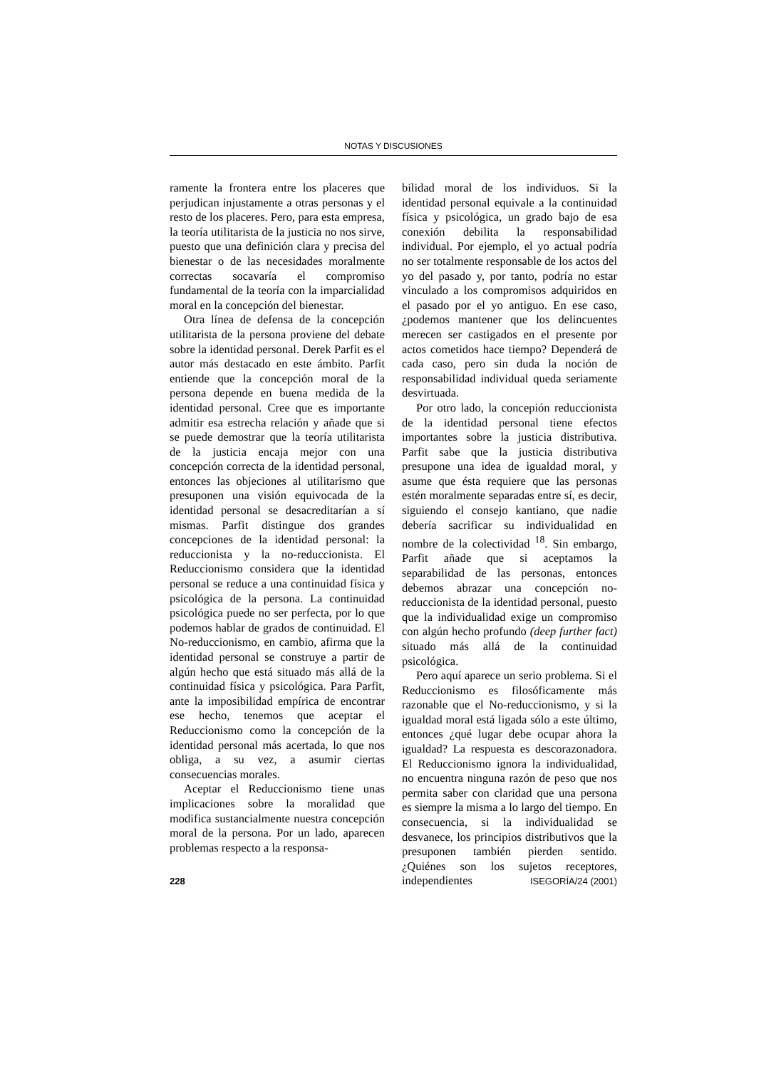NOTAS Y DISCUSIONES
ramente la frontera entre los placeres que perjudican injustamente a otras personas y el resto de los placeres. Pero, para esta empresa, la teoría utilitarista de la justicia no nos sirve, puesto que una definición clara y precisa del bienestar o de las necesidades moralmente correctas socavaría el compromiso fundamental de la teoría con la imparcialidad moral en la concepción del bienestar.
Otra línea de defensa de la concepción utilitarista de la persona proviene del debate sobre la identidad personal. Derek Parfit es el autor más destacado en este ámbito. Parfit entiende que la concepción moral de la persona depende en buena medida de la identidad personal. Cree que es importante admitir esa estrecha relación y añade que si se puede demostrar que la teoría utilitarista de la justicia encaja mejor con una concepción correcta de la identidad personal, entonces las objeciones al utilitarismo que presuponen una visión equivocada de la identidad personal se desacreditarían a sí mismas. Parfit distingue dos grandes concepciones de la identidad personal: la reduccionista y la no-reduccionista. El Reduccionismo considera que la identidad personal se reduce a una continuidad física y psicológica de la persona. La continuidad psicológica puede no ser perfecta, por lo que podemos hablar de grados de continuidad. El No-reduccionismo, en cambio, afirma que la identidad personal se construye a partir de algún hecho que está situado más allá de la continuidad física y psicológica. Para Parfit, ante la imposibilidad empírica de encontrar ese hecho, tenemos que aceptar el Reduccionismo como la concepción de la identidad personal más acertada, lo que nos obliga, a su vez, a asumir ciertas consecuencias morales.
Aceptar el Reduccionismo tiene unas implicaciones sobre la moralidad que modifica sustancialmente nuestra concepción moral de la persona. Por un lado, aparecen problemas respecto a la responsa-
bilidad moral de los individuos. Si la identidad personal equivale a la continuidad física y psicológica, un grado bajo de esa conexión debilita la responsabilidad individual. Por ejemplo, el yo actual podría no ser totalmente responsable de los actos del yo del pasado y, por tanto, podría no estar vinculado a los compromisos adquiridos en el pasado por el yo antiguo. En ese caso, ¿podemos mantener que los delincuentes merecen ser castigados en el presente por actos cometidos hace tiempo? Dependerá de cada caso, pero sin duda la noción de responsabilidad individual queda seriamente desvirtuada.
Por otro lado, la concepión reduccionista de la identidad personal tiene efectos importantes sobre la justicia distributiva. Parfit sabe que la justicia distributiva presupone una idea de igualdad moral, y asume que ésta requiere que las personas estén moralmente separadas entre sí, es decir, siguiendo el consejo kantiano, que nadie debería sacrificar su individualidad en nombre de la colectividad <sup>18</sup>. Sin embargo, Parfit añade que si aceptamos la separabilidad de las personas, entonces debemos abrazar una concepción no-reduccionista de la identidad personal, puesto que la individualidad exige un compromiso con algún hecho profundo (deep further fact) situado más allá de la continuidad psicológica.
Pero aquí aparece un serio problema. Si el Reduccionismo es filosóficamente más razonable que el No-reduccionismo, y si la igualdad moral está ligada sólo a este último, entonces ¿qué lugar debe ocupar ahora la igualdad? La respuesta es descorazonadora. El Reduccionismo ignora la individualidad, no encuentra ninguna razón de peso que nos permita saber con claridad que una persona es siempre la misma a lo largo del tiempo. En consecuencia, si la individualidad se desvanece, los principios distributivos que la presuponen también pierden sentido. ¿Quiénes son los sujetos receptores, independientes
228 ISEGORÍA/24 (2001)